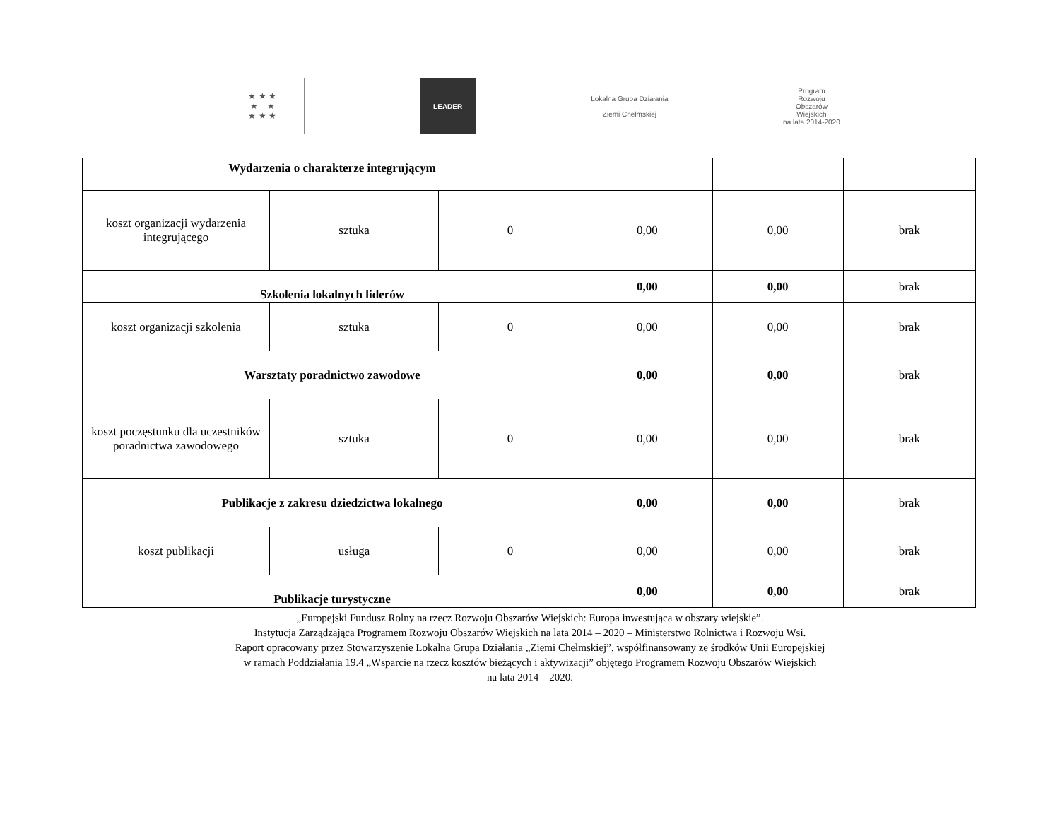★ ★ ★
★ ★
★ ★ ★
LEADER
Lokalna Grupa Działania
Ziemi Chełmskiej
Program
Rozwoju
Obszarów
Wiejskich
na lata 2014-2020
| Wydarzenia o charakterze integrującym | | | | | |
| koszt organizacji wydarzenia integrującego | sztuka | 0 | 0,00 | 0,00 | brak |
| Szkolenia lokalnych liderów | | | 0,00 | 0,00 | brak |
| koszt organizacji szkolenia | sztuka | 0 | 0,00 | 0,00 | brak |
| Warsztaty poradnictwo zawodowe | | | 0,00 | 0,00 | brak |
| koszt poczęstunku dla uczestników poradnictwa zawodowego | sztuka | 0 | 0,00 | 0,00 | brak |
| Publikacje z zakresu dziedzictwa lokalnego | | | 0,00 | 0,00 | brak |
| koszt publikacji | usługa | 0 | 0,00 | 0,00 | brak |
| Publikacje turystyczne | | | 0,00 | 0,00 | brak |
„Europejski Fundusz Rolny na rzecz Rozwoju Obszarów Wiejskich: Europa inwestująca w obszary wiejskie”.
Instytucja Zarządzająca Programem Rozwoju Obszarów Wiejskich na lata 2014 – 2020 – Ministerstwo Rolnictwa i Rozwoju Wsi.
Raport opracowany przez Stowarzyszenie Lokalna Grupa Działania „Ziemi Chełmskiej”, współfinansowany ze środków Unii Europejskiej
w ramach Poddziałania 19.4 „Wsparcie na rzecz kosztów bieżących i aktywizacji” objętego Programem Rozwoju Obszarów Wiejskich
na lata 2014 – 2020.